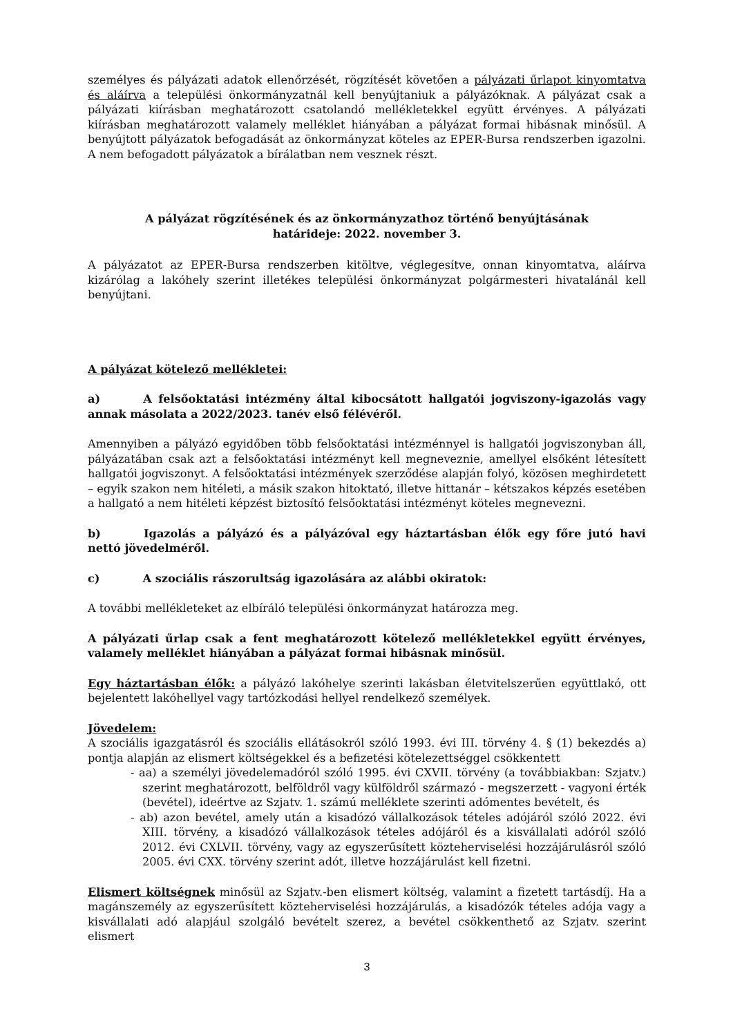személyes és pályázati adatok ellenőrzését, rögzítését követően a pályázati űrlapot kinyomtatva és aláírva a települési önkormányzatnál kell benyújtaniuk a pályázóknak. A pályázat csak a pályázati kiírásban meghatározott csatolandó mellékletekkel együtt érvényes. A pályázati kiírásban meghatározott valamely melléklet hiányában a pályázat formai hibásnak minősül. A benyújtott pályázatok befogadását az önkormányzat köteles az EPER-Bursa rendszerben igazolni. A nem befogadott pályázatok a bírálatban nem vesznek részt.
A pályázat rögzítésének és az önkormányzathoz történő benyújtásának
határideje: 2022. november 3.
A pályázatot az EPER-Bursa rendszerben kitöltve, véglegesítve, onnan kinyomtatva, aláírva kizárólag a lakóhely szerint illetékes települési önkormányzat polgármesteri hivatalánál kell benyújtani.
A pályázat kötelező mellékletei:
a) A felsőoktatási intézmény által kibocsátott hallgatói jogviszony-igazolás vagy annak másolata a 2022/2023. tanév első félévéről.
Amennyiben a pályázó egyidőben több felsőoktatási intézménnyel is hallgatói jogviszonyban áll, pályázatában csak azt a felsőoktatási intézményt kell megneveznie, amellyel elsőként létesített hallgatói jogviszonyt. A felsőoktatási intézmények szerződése alapján folyó, közösen meghirdetett – egyik szakon nem hitéleti, a másik szakon hitoktató, illetve hittanár – kétszakos képzés esetében a hallgató a nem hitéleti képzést biztosító felsőoktatási intézményt köteles megnevezni.
b) Igazolás a pályázó és a pályázóval egy háztartásban élők egy főre jutó havi nettó jövedelméről.
c) A szociális rászorultság igazolására az alábbi okiratok:
A további mellékleteket az elbíráló települési önkormányzat határozza meg.
A pályázati űrlap csak a fent meghatározott kötelező mellékletekkel együtt érvényes, valamely melléklet hiányában a pályázat formai hibásnak minősül.
Egy háztartásban élők: a pályázó lakóhelye szerinti lakásban életvitelszerűen együttlakó, ott bejelentett lakóhellyel vagy tartózkodási hellyel rendelkező személyek.
Jövedelem:
A szociális igazgatásról és szociális ellátásokról szóló 1993. évi III. törvény 4. § (1) bekezdés a) pontja alapján az elismert költségekkel és a befizetési kötelezettséggel csökkentett
- aa) a személyi jövedelemadóról szóló 1995. évi CXVII. törvény (a továbbiakban: Szjatv.) szerint meghatározott, belföldről vagy külföldről származó - megszerzett - vagyoni érték (bevétel), ideértve az Szjatv. 1. számú melléklete szerinti adómentes bevételt, és
- ab) azon bevétel, amely után a kisadózó vállalkozások tételes adójáról szóló 2022. évi XIII. törvény, a kisadózó vállalkozások tételes adójáról és a kisvállalati adóról szóló 2012. évi CXLVII. törvény, vagy az egyszerűsített közteherviselési hozzájárulásról szóló 2005. évi CXX. törvény szerint adót, illetve hozzájárulást kell fizetni.
Elismert költségnek minősül az Szjatv.-ben elismert költség, valamint a fizetett tartásdíj. Ha a magánszemély az egyszerűsített közteherviselési hozzájárulás, a kisadózók tételes adója vagy a kisvállalati adó alapjául szolgáló bevételt szerez, a bevétel csökkenthető az Szjatv. szerint elismert
3